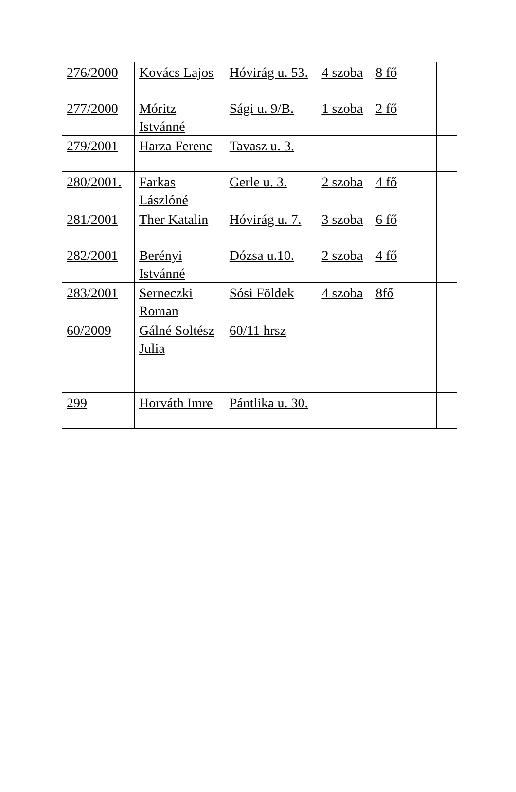| 276/2000 | Kovács Lajos | Hóvirág u. 53. | 4 szoba | 8 fő | | |
| 277/2000 | Móritz Istvánné | Sági u. 9/B. | 1 szoba | 2 fő | | |
| 279/2001 | Harza Ferenc | Tavasz u. 3. | | | | |
| 280/2001. | Farkas Lászlóné | Gerle u. 3. | 2 szoba | 4 fő | | |
| 281/2001 | Ther Katalin | Hóvirág u. 7. | 3 szoba | 6 fő | | |
| 282/2001 | Berényi Istvánné | Dózsa u.10. | 2 szoba | 4 fő | | |
| 283/2001 | Serneczki Roman | Sósi Földek | 4 szoba | 8fő | | |
| 60/2009 | Gálné Soltész Julia | 60/11 hrsz | | | | |
| 299 | Horváth Imre | Pántlika u. 30. | | | | |